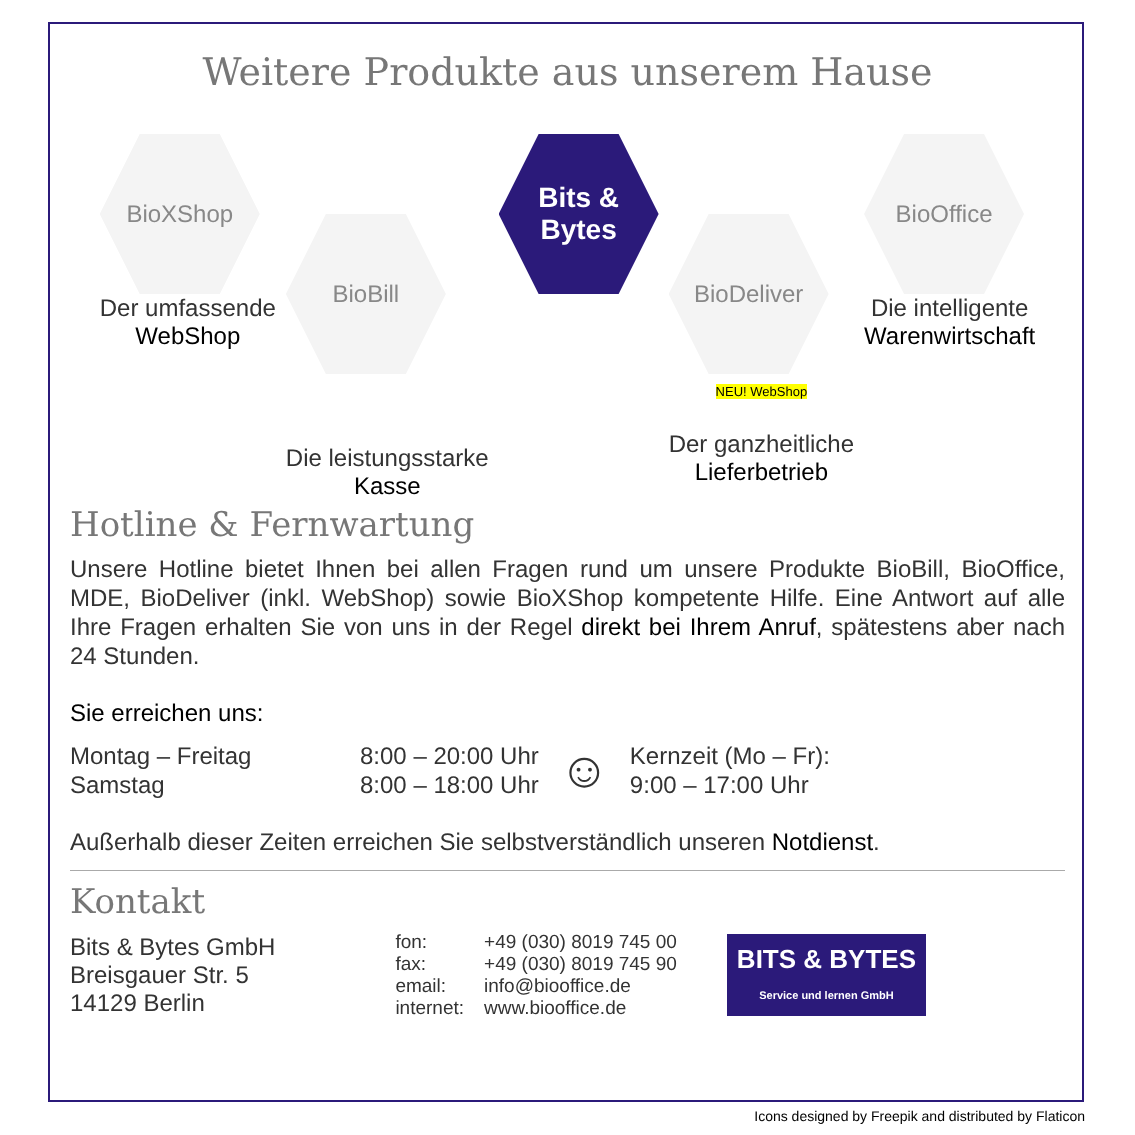Weitere Produkte aus unserem Hause
BioXShop
Der umfassende
WebShop
BioBill
Die leistungsstarke
Kasse
Bits &
Bytes
BioDeliver
NEU! WebShop
Der ganzheitliche
Lieferbetrieb
BioOffice
Die intelligente
Warenwirtschaft
Hotline & Fernwartung
Unsere Hotline bietet Ihnen bei allen Fragen rund um unsere Produkte BioBill, BioOffice, MDE, BioDeliver (inkl. WebShop) sowie BioXShop kompetente Hilfe. Eine Antwort auf alle Ihre Fragen erhalten Sie von uns in der Regel direkt bei Ihrem Anruf, spätestens aber nach 24 Stunden.
Sie erreichen uns:
| Montag – Freitag | 8:00 – 20:00 Uhr | ☺ | Kernzeit (Mo – Fr): |
| Samstag | 8:00 – 18:00 Uhr | | 9:00 – 17:00 Uhr |
Außerhalb dieser Zeiten erreichen Sie selbstverständlich unseren Notdienst.
Kontakt
Bits & Bytes GmbH
Breisgauer Str. 5
14129 Berlin
| fon: | +49 (030) 8019 745 00 |
| fax: | +49 (030) 8019 745 90 |
| email: | info@biooffice.de |
| internet: | www.biooffice.de |
BITS & BYTES
Service und lernen GmbH
Icons designed by Freepik and distributed by Flaticon